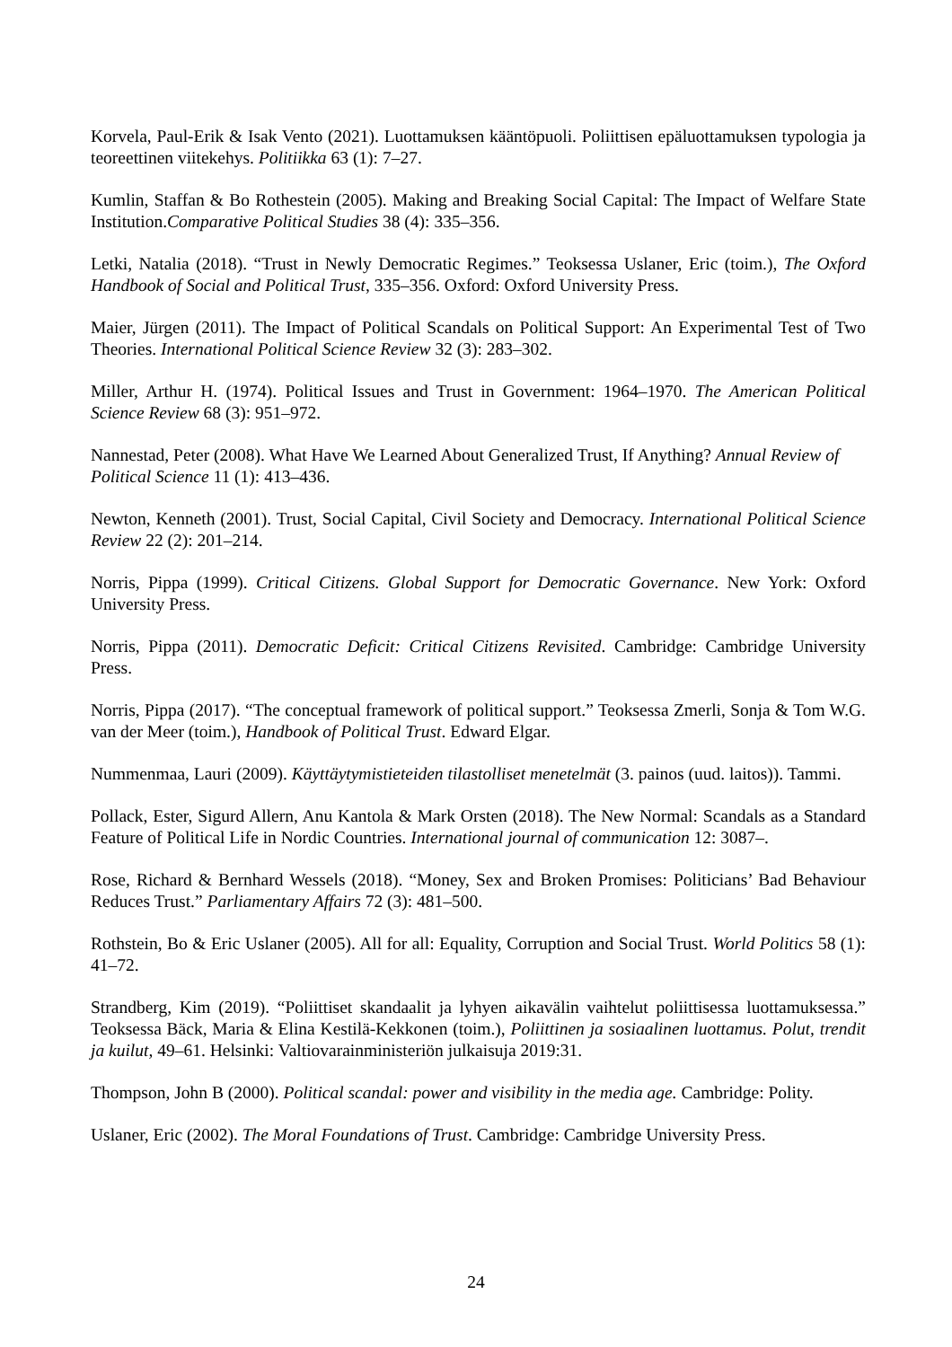Korvela, Paul-Erik & Isak Vento (2021). Luottamuksen kääntöpuoli. Poliittisen epäluottamuksen typologia ja teoreettinen viitekehys. Politiikka 63 (1): 7–27.
Kumlin, Staffan & Bo Rothestein (2005). Making and Breaking Social Capital: The Impact of Welfare State Institution.Comparative Political Studies 38 (4): 335–356.
Letki, Natalia (2018). “Trust in Newly Democratic Regimes.” Teoksessa Uslaner, Eric (toim.), The Oxford Handbook of Social and Political Trust, 335–356. Oxford: Oxford University Press.
Maier, Jürgen (2011). The Impact of Political Scandals on Political Support: An Experimental Test of Two Theories. International Political Science Review 32 (3): 283–302.
Miller, Arthur H. (1974). Political Issues and Trust in Government: 1964–1970. The American Political Science Review 68 (3): 951–972.
Nannestad, Peter (2008). What Have We Learned About Generalized Trust, If Anything? Annual Review of Political Science 11 (1): 413–436.
Newton, Kenneth (2001). Trust, Social Capital, Civil Society and Democracy. International Political Science Review 22 (2): 201–214.
Norris, Pippa (1999). Critical Citizens. Global Support for Democratic Governance. New York: Oxford University Press.
Norris, Pippa (2011). Democratic Deficit: Critical Citizens Revisited. Cambridge: Cambridge University Press.
Norris, Pippa (2017). “The conceptual framework of political support.” Teoksessa Zmerli, Sonja & Tom W.G. van der Meer (toim.), Handbook of Political Trust. Edward Elgar.
Nummenmaa, Lauri (2009). Käyttäytymistieteiden tilastolliset menetelmät (3. painos (uud. laitos)). Tammi.
Pollack, Ester, Sigurd Allern, Anu Kantola & Mark Orsten (2018). The New Normal: Scandals as a Standard Feature of Political Life in Nordic Countries. International journal of communication 12: 3087–.
Rose, Richard & Bernhard Wessels (2018). “Money, Sex and Broken Promises: Politicians’ Bad Behaviour Reduces Trust.” Parliamentary Affairs 72 (3): 481–500.
Rothstein, Bo & Eric Uslaner (2005). All for all: Equality, Corruption and Social Trust. World Politics 58 (1): 41–72.
Strandberg, Kim (2019). “Poliittiset skandaalit ja lyhyen aikavälin vaihtelut poliittisessa luottamuksessa.” Teoksessa Bäck, Maria & Elina Kestilä-Kekkonen (toim.), Poliittinen ja sosiaalinen luottamus. Polut, trendit ja kuilut, 49–61. Helsinki: Valtiovarainministeriön julkaisuja 2019:31.
Thompson, John B (2000). Political scandal: power and visibility in the media age. Cambridge: Polity.
Uslaner, Eric (2002). The Moral Foundations of Trust. Cambridge: Cambridge University Press.
24